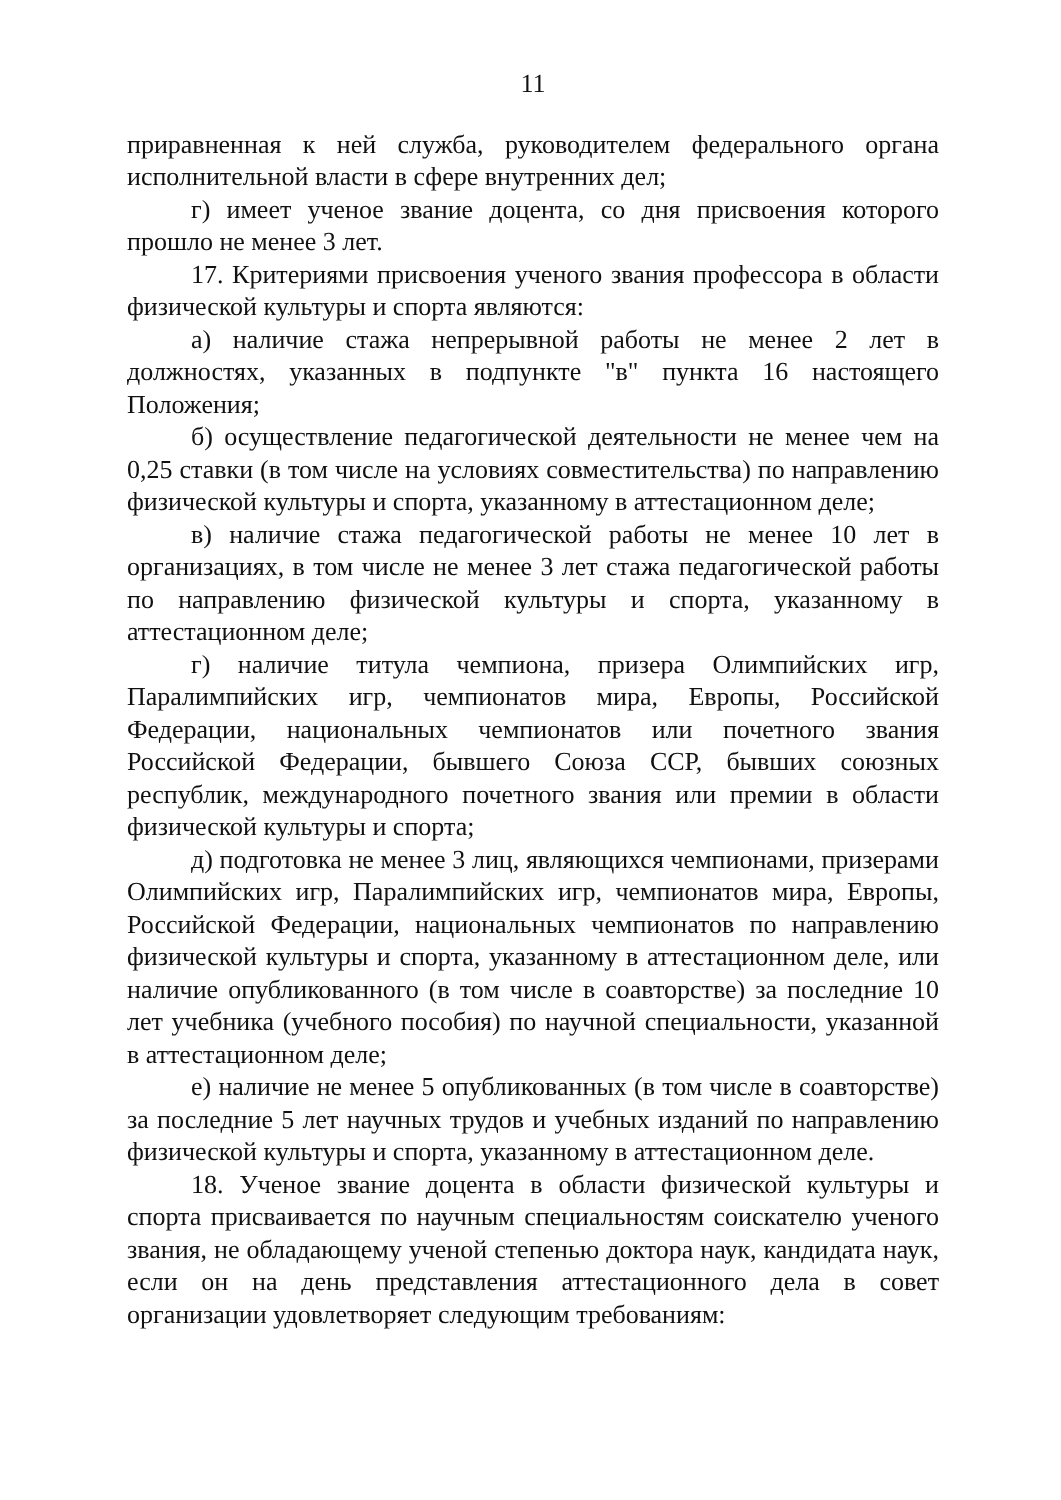11
приравненная к ней служба, руководителем федерального органа исполнительной власти в сфере внутренних дел;
г) имеет ученое звание доцента, со дня присвоения которого прошло не менее 3 лет.
17. Критериями присвоения ученого звания профессора в области физической культуры и спорта являются:
а) наличие стажа непрерывной работы не менее 2 лет в должностях, указанных в подпункте "в" пункта 16 настоящего Положения;
б) осуществление педагогической деятельности не менее чем на 0,25 ставки (в том числе на условиях совместительства) по направлению физической культуры и спорта, указанному в аттестационном деле;
в) наличие стажа педагогической работы не менее 10 лет в организациях, в том числе не менее 3 лет стажа педагогической работы по направлению физической культуры и спорта, указанному в аттестационном деле;
г) наличие титула чемпиона, призера Олимпийских игр, Паралимпийских игр, чемпионатов мира, Европы, Российской Федерации, национальных чемпионатов или почетного звания Российской Федерации, бывшего Союза ССР, бывших союзных республик, международного почетного звания или премии в области физической культуры и спорта;
д) подготовка не менее 3 лиц, являющихся чемпионами, призерами Олимпийских игр, Паралимпийских игр, чемпионатов мира, Европы, Российской Федерации, национальных чемпионатов по направлению физической культуры и спорта, указанному в аттестационном деле, или наличие опубликованного (в том числе в соавторстве) за последние 10 лет учебника (учебного пособия) по научной специальности, указанной в аттестационном деле;
е) наличие не менее 5 опубликованных (в том числе в соавторстве) за последние 5 лет научных трудов и учебных изданий по направлению физической культуры и спорта, указанному в аттестационном деле.
18. Ученое звание доцента в области физической культуры и спорта присваивается по научным специальностям соискателю ученого звания, не обладающему ученой степенью доктора наук, кандидата наук, если он на день представления аттестационного дела в совет организации удовлетворяет следующим требованиям: